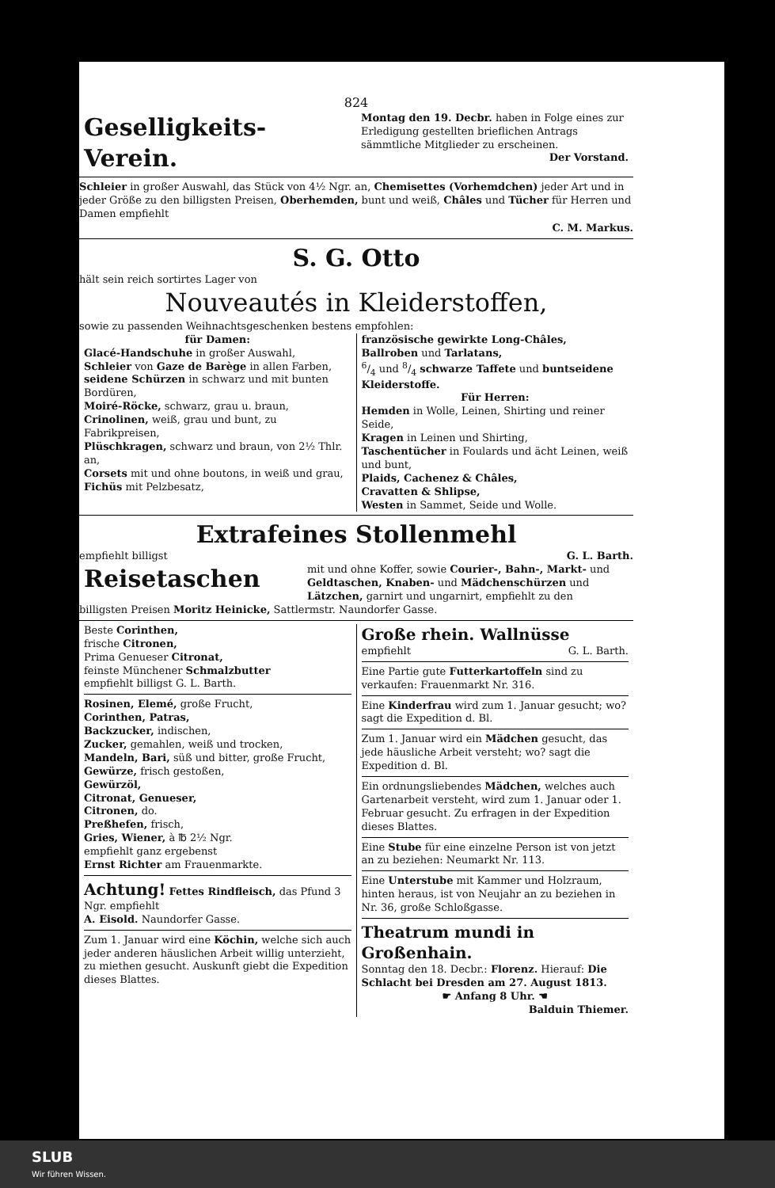824
Geselligkeits-Verein.
Montag den 19. Decbr. haben in Folge eines zur Erledigung gestellten brieflichen Antrags sämmtliche Mitglieder zu erscheinen.
Der Vorstand.
Schleier in großer Auswahl, das Stück von 4½ Ngr. an, Chemisettes (Vorhemdchen) jeder Art und in jeder Größe zu den billigsten Preisen, Oberhemden, bunt und weiß, Châles und Tücher für Herren und Damen empfiehlt
C. M. Markus.
S. G. Otto
hält sein reich sortirtes Lager von
Nouveautés in Kleiderstoffen,
sowie zu passenden Weihnachtsgeschenken bestens empfohlen:
für Damen:
Glacé-Handschuhe in großer Auswahl,
Schleier von Gaze de Barège in allen Farben,
seidene Schürzen in schwarz und mit bunten Bordüren,
Moiré-Röcke, schwarz, grau u. braun,
Crinolinen, weiß, grau und bunt, zu Fabrikpreisen,
Plüschkragen, schwarz und braun, von 2½ Thlr. an,
Corsets mit und ohne boutons, in weiß und grau,
Fichüs mit Pelzbesatz,
französische gewirkte Long-Châles,
Ballroben und Tarlatans,
6/4 und 8/4 schwarze Taffete und buntseidene Kleiderstoffe.
Für Herren:
Hemden in Wolle, Leinen, Shirting und reiner Seide,
Kragen in Leinen und Shirting,
Taschentücher in Foulards und ächt Leinen, weiß und bunt,
Plaids, Cachenez & Châles,
Cravatten & Shlipse,
Westen in Sammet, Seide und Wolle.
Extrafeines Stollenmehl
empfiehlt billigst G. L. Barth.
Reisetaschen
mit und ohne Koffer, sowie Courier-, Bahn-, Markt- und Geldtaschen, Knaben- und Mädchenschürzen und Lätzchen, garnirt und ungarnirt, empfiehlt zu den
billigsten Preisen Moritz Heinicke, Sattlermstr. Naundorfer Gasse.
Beste Corinthen,
frische Citronen,
Prima Genueser Citronat,
feinste Münchener Schmalzbutter
empfiehlt billigst G. L. Barth.
Rosinen, Elemé, große Frucht,
Corinthen, Patras,
Backzucker, indischen,
Zucker, gemahlen, weiß und trocken,
Mandeln, Bari, süß und bitter, große Frucht,
Gewürze, frisch gestoßen,
Gewürzöl,
Citronat, Genueser,
Citronen, do.
Preßhefen, frisch,
Gries, Wiener, à ℔ 2½ Ngr.
empfiehlt ganz ergebenst
Ernst Richter am Frauenmarkte.
Achtung! Fettes Rindfleisch, das Pfund 3 Ngr. empfiehlt
A. Eisold. Naundorfer Gasse.
Zum 1. Januar wird eine Köchin, welche sich auch jeder anderen häuslichen Arbeit willig unterzieht, zu miethen gesucht. Auskunft giebt die Expedition dieses Blattes.
Große rhein. Wallnüsse
empfiehlt G. L. Barth.
Eine Partie gute Futterkartoffeln sind zu verkaufen: Frauenmarkt Nr. 316.
Eine Kinderfrau wird zum 1. Januar gesucht; wo? sagt die Expedition d. Bl.
Zum 1. Januar wird ein Mädchen gesucht, das jede häusliche Arbeit versteht; wo? sagt die Expedition d. Bl.
Ein ordnungsliebendes Mädchen, welches auch Gartenarbeit versteht, wird zum 1. Januar oder 1. Februar gesucht. Zu erfragen in der Expedition dieses Blattes.
Eine Stube für eine einzelne Person ist von jetzt an zu beziehen: Neumarkt Nr. 113.
Eine Unterstube mit Kammer und Holzraum, hinten heraus, ist von Neujahr an zu beziehen in Nr. 36, große Schloßgasse.
Theatrum mundi in Großenhain.
Sonntag den 18. Decbr.: Florenz. Hierauf: Die Schlacht bei Dresden am 27. August 1813.
☛ Anfang 8 Uhr. ☚
Balduin Thiemer.
SLUB
Wir führen Wissen.